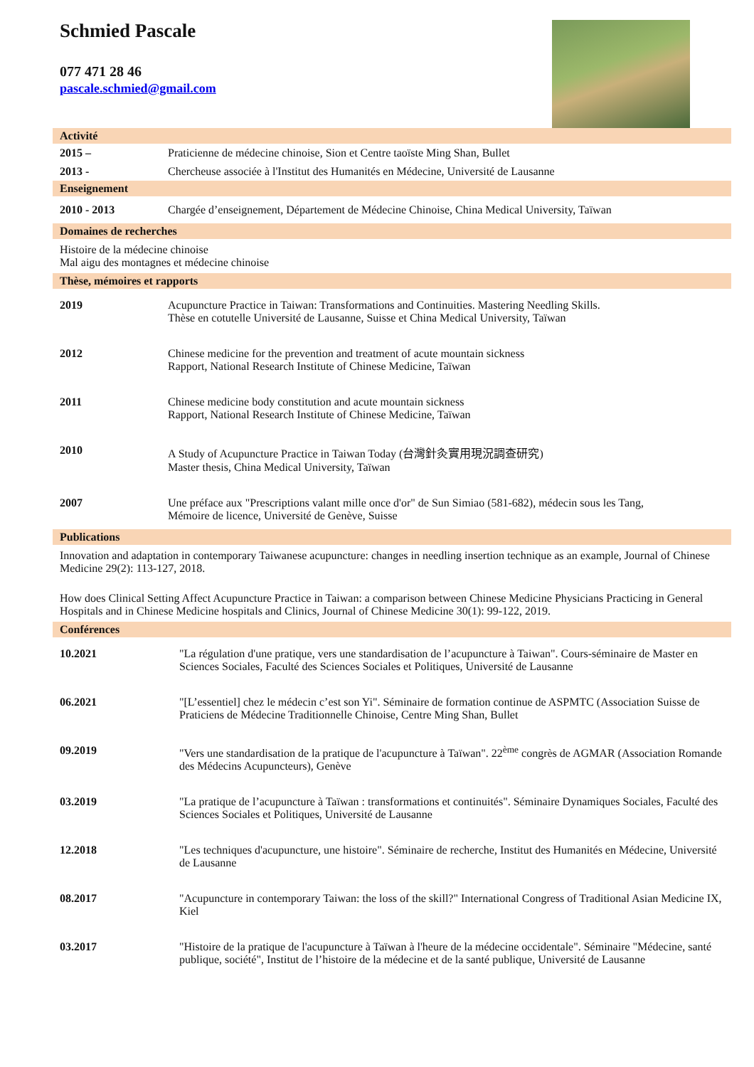Schmied Pascale
077 471 28 46
pascale.schmied@gmail.com
Activité
2015 – Praticienne de médecine chinoise, Sion et Centre taoïste Ming Shan, Bullet
2013 - Chercheuse associée à l'Institut des Humanités en Médecine, Université de Lausanne
Enseignement
2010 - 2013 Chargée d’enseignement, Département de Médecine Chinoise, China Medical University, Taïwan
Domaines de recherches
Histoire de la médecine chinoise
Mal aigu des montagnes et médecine chinoise
Thèse, mémoires et rapports
2019 Acupuncture Practice in Taiwan: Transformations and Continuities. Mastering Needling Skills.
Thèse en cotutelle Université de Lausanne, Suisse et China Medical University, Taïwan
2012 Chinese medicine for the prevention and treatment of acute mountain sickness
Rapport, National Research Institute of Chinese Medicine, Taïwan
2011 Chinese medicine body constitution and acute mountain sickness
Rapport, National Research Institute of Chinese Medicine, Taïwan
2010 A Study of Acupuncture Practice in Taiwan Today (台灣針灸實用現況調查研究)
Master thesis, China Medical University, Taïwan
2007 Une préface aux "Prescriptions valant mille once d'or" de Sun Simiao (581-682), médecin sous les Tang,
Mémoire de licence, Université de Genève, Suisse
Publications
Innovation and adaptation in contemporary Taiwanese acupuncture: changes in needling insertion technique as an example, Journal of Chinese Medicine 29(2): 113-127, 2018.
How does Clinical Setting Affect Acupuncture Practice in Taiwan: a comparison between Chinese Medicine Physicians Practicing in General Hospitals and in Chinese Medicine hospitals and Clinics, Journal of Chinese Medicine 30(1): 99-122, 2019.
Conférences
10.2021 "La régulation d'une pratique, vers une standardisation de l’acupuncture à Taiwan". Cours-séminaire de Master en Sciences Sociales, Faculté des Sciences Sociales et Politiques, Université de Lausanne
06.2021 "[L’essentiel] chez le médecin c’est son Yi". Séminaire de formation continue de ASPMTC (Association Suisse de Praticiens de Médecine Traditionnelle Chinoise, Centre Ming Shan, Bullet
09.2019 "Vers une standardisation de la pratique de l'acupuncture à Taïwan". 22<sup>ème</sup> congrès de AGMAR (Association Romande des Médecins Acupuncteurs), Genève
03.2019 "La pratique de l’acupuncture à Taïwan : transformations et continuités". Séminaire Dynamiques Sociales, Faculté des Sciences Sociales et Politiques, Université de Lausanne
12.2018 "Les techniques d'acupuncture, une histoire". Séminaire de recherche, Institut des Humanités en Médecine, Université de Lausanne
08.2017 "Acupuncture in contemporary Taiwan: the loss of the skill?" International Congress of Traditional Asian Medicine IX, Kiel
03.2017 "Histoire de la pratique de l'acupuncture à Taïwan à l'heure de la médecine occidentale". Séminaire "Médecine, santé publique, société", Institut de l’histoire de la médecine et de la santé publique, Université de Lausanne